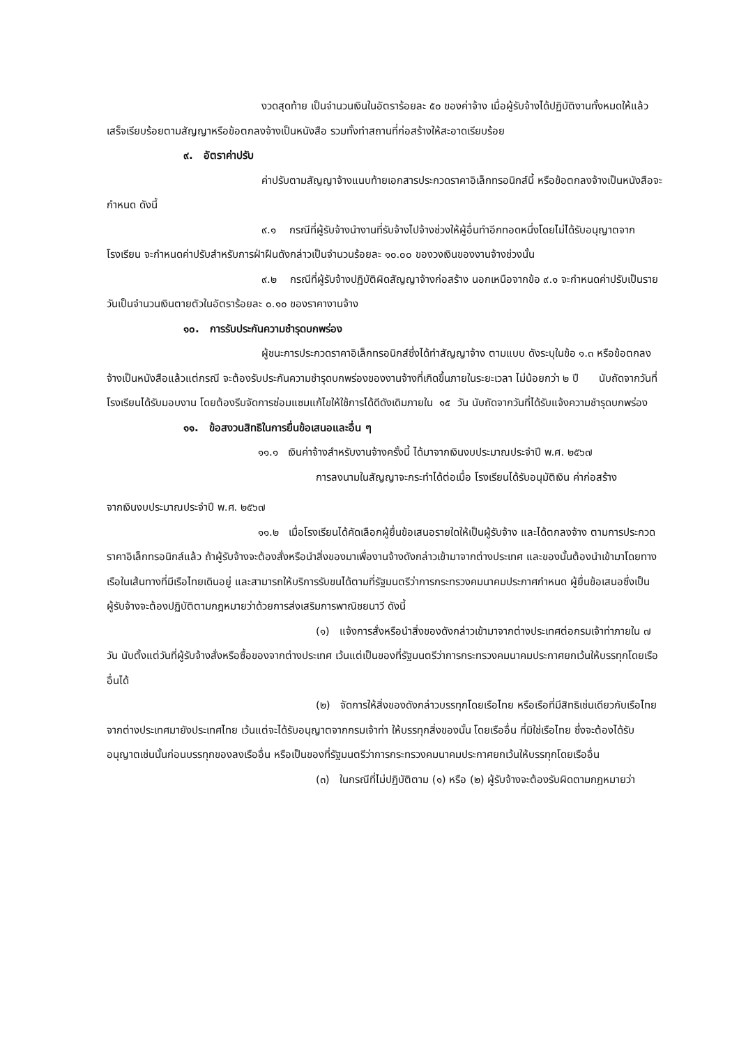งวดสุดท้าย เป็นจำนวนเงินในอัตราร้อยละ ๕๐ ของค่าจ้าง เมื่อผู้รับจ้างได้ปฏิบัติงานทั้งหมดให้แล้วเสร็จเรียบร้อยตามสัญญาหรือข้อตกลงจ้างเป็นหนังสือ รวมทั้งทำสถานที่ก่อสร้างให้สะอาดเรียบร้อย
๙. อัตราค่าปรับ
ค่าปรับตามสัญญาจ้างแนบท้ายเอกสารประกวดราคาอิเล็กทรอนิกส์นี้ หรือข้อตกลงจ้างเป็นหนังสือจะกำหนด ดังนี้
๙.๑ กรณีที่ผู้รับจ้างนำงานที่รับจ้างไปจ้างช่วงให้ผู้อื่นทำอีกทอดหนึ่งโดยไม่ได้รับอนุญาตจากโรงเรียน จะกำหนดค่าปรับสำหรับการฝ่าฝืนดังกล่าวเป็นจำนวนร้อยละ ๑๐.๐๐ ของวงเงินของงานจ้างช่วงนั้น
๙.๒ กรณีที่ผู้รับจ้างปฏิบัติผิดสัญญาจ้างก่อสร้าง นอกเหนือจากข้อ ๙.๑ จะกำหนดค่าปรับเป็นรายวันเป็นจำนวนเงินตายตัวในอัตราร้อยละ ๐.๑๐ ของราคางานจ้าง
๑๐. การรับประกันความชำรุดบกพร่อง
ผู้ชนะการประกวดราคาอิเล็กทรอนิกส์ซึ่งได้ทำสัญญาจ้าง ตามแบบ ดังระบุในข้อ ๑.๓ หรือข้อตกลงจ้างเป็นหนังสือแล้วแต่กรณี จะต้องรับประกันความชำรุดบกพร่องของงานจ้างที่เกิดขึ้นภายในระยะเวลา ไม่น้อยกว่า ๒ ปี นับถัดจากวันที่โรงเรียนได้รับมอบงาน โดยต้องรีบจัดการซ่อมแซมแก้ไขให้ใช้การได้ดีดังเดิมภายใน ๑๕ วัน นับถัดจากวันที่ได้รับแจ้งความชำรุดบกพร่อง
๑๑. ข้อสงวนสิทธิในการยื่นข้อเสนอและอื่น ๆ
๑๑.๑ เงินค่าจ้างสำหรับงานจ้างครั้งนี้ ได้มาจากเงินงบประมาณประจำปี พ.ศ. ๒๕๖๗
การลงนามในสัญญาจะกระทำได้ต่อเมื่อ โรงเรียนได้รับอนุมัติเงิน ค่าก่อสร้าง
จากเงินงบประมาณประจำปี พ.ศ. ๒๕๖๗
๑๑.๒ เมื่อโรงเรียนได้คัดเลือกผู้ยื่นข้อเสนอรายใดให้เป็นผู้รับจ้าง และได้ตกลงจ้าง ตามการประกวดราคาอิเล็กทรอนิกส์แล้ว ถ้าผู้รับจ้างจะต้องสั่งหรือนำสิ่งของมาเพื่องานจ้างดังกล่าวเข้ามาจากต่างประเทศ และของนั้นต้องนำเข้ามาโดยทางเรือในเส้นทางที่มีเรือไทยเดินอยู่ และสามารถให้บริการรับขนได้ตามที่รัฐมนตรีว่าการกระทรวงคมนาคมประกาศกำหนด ผู้ยื่นข้อเสนอซึ่งเป็นผู้รับจ้างจะต้องปฏิบัติตามกฎหมายว่าด้วยการส่งเสริมการพาณิชยนาวี ดังนี้
(๑) แจ้งการสั่งหรือนำสิ่งของดังกล่าวเข้ามาจากต่างประเทศต่อกรมเจ้าท่าภายใน ๗ วัน นับตั้งแต่วันที่ผู้รับจ้างสั่งหรือซื้อของจากต่างประเทศ เว้นแต่เป็นของที่รัฐมนตรีว่าการกระทรวงคมนาคมประกาศยกเว้นให้บรรทุกโดยเรืออื่นได้
(๒) จัดการให้สิ่งของดังกล่าวบรรทุกโดยเรือไทย หรือเรือที่มีสิทธิเช่นเดียวกับเรือไทยจากต่างประเทศมายังประเทศไทย เว้นแต่จะได้รับอนุญาตจากกรมเจ้าท่า ให้บรรทุกสิ่งของนั้น โดยเรืออื่น ที่มิใช่เรือไทย ซึ่งจะต้องได้รับอนุญาตเช่นนั้นก่อนบรรทุกของลงเรืออื่น หรือเป็นของที่รัฐมนตรีว่าการกระทรวงคมนาคมประกาศยกเว้นให้บรรทุกโดยเรืออื่น
(๓) ในกรณีที่ไม่ปฏิบัติตาม (๑) หรือ (๒) ผู้รับจ้างจะต้องรับผิดตามกฎหมายว่า